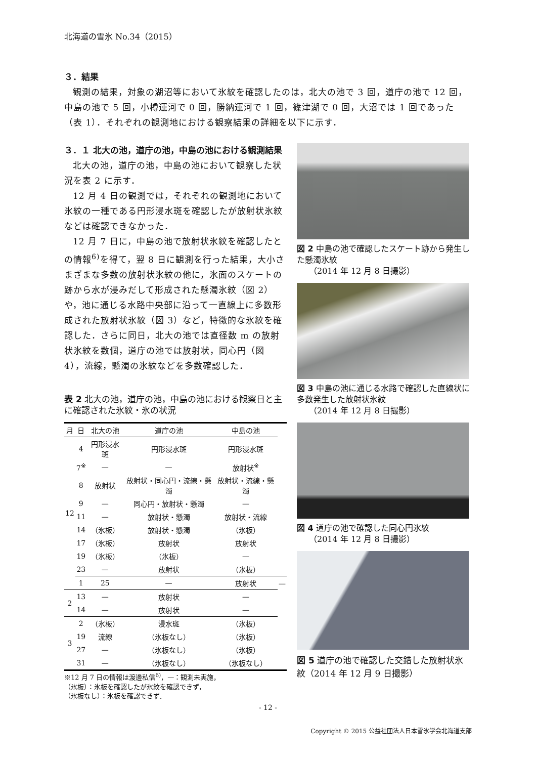北海道の雪氷 No.34（2015）
３．結果
観測の結果，対象の湖沼等において氷紋を確認したのは，北大の池で 3 回，道庁の池で 12 回，中島の池で 5 回，小樽運河で 0 回，勝納運河で 1 回，篠津湖で 0 回，大沼では 1 回であった（表 1）．それぞれの観測地における観察結果の詳細を以下に示す．
３．１ 北大の池，道庁の池，中島の池における観測結果
北大の池，道庁の池，中島の池において観察した状況を表 2 に示す．
12 月 4 日の観測では，それぞれの観測地において氷紋の一種である円形浸水斑を確認したが放射状氷紋などは確認できなかった．
12 月 7 日に，中島の池で放射状氷紋を確認したとの情報<sup>6)</sup>を得て，翌 8 日に観測を行った結果，大小さまざまな多数の放射状氷紋の他に，氷面のスケートの跡から水が浸みだして形成された懸濁氷紋（図 2）や，池に通じる水路中央部に沿って一直線上に多数形成された放射状氷紋（図 3）など，特徴的な氷紋を確認した．さらに同日，北大の池では直径数 m の放射状氷紋を数個，道庁の池では放射状，同心円（図 4），流線，懸濁の氷紋などを多数確認した．
表 2 北大の池，道庁の池，中島の池における観察日と主に確認された氷紋・氷の状況
| 月 | 日 | 北大の池 | 道庁の池 | 中島の池 | |
| --- | --- | --- | --- | --- | --- |
| 12 | 4 | 円形浸水斑 | 円形浸水斑 | 円形浸水斑 | |
| | 7<sup>※</sup> | — | — | 放射状<sup>※</sup> | |
| | 8 | 放射状 | 放射状・同心円・流線・懸濁 | 放射状・流線・懸濁 | |
| | 9 | — | 同心円・放射状・懸濁 | — | |
| | 11 | — | 放射状・懸濁 | 放射状・流線 | |
| | 14 | （氷板） | 放射状・懸濁 | （氷板） | |
| | 17 | （氷板） | 放射状 | 放射状 | |
| | 19 | （氷板） | （氷板） | — | |
| | 23 | — | 放射状 | （氷板） | |
| | 1 | 25 | — | 放射状 | — |
| 2 | 13 | — | 放射状 | — | |
| | 14 | — | 放射状 | — | |
| 3 | 2 | （氷板） | 浸水斑 | （氷板） | |
| | 19 | 流線 | （氷板なし） | （氷板） | |
| | 27 | — | （氷板なし） | （氷板） | |
| | 31 | — | （氷板なし） | （氷板なし） | |
※12 月 7 日の情報は渡邊私信<sup>6)</sup>，—：観測未実施，
（氷板）：氷板を確認したが氷紋を確認できず，
（氷板なし）：氷板を確認できず．
図 2 中島の池で確認したスケート跡から発生した懸濁氷紋
　　（2014 年 12 月 8 日撮影）
図 3 中島の池に通じる水路で確認した直線状に多数発生した放射状氷紋
　　（2014 年 12 月 8 日撮影）
図 4 道庁の池で確認した同心円氷紋
　　（2014 年 12 月 8 日撮影）
図 5 道庁の池で確認した交錯した放射状氷紋（2014 年 12 月 9 日撮影）
- 12 -
Copyright © 2015 公益社団法人日本雪氷学会北海道支部